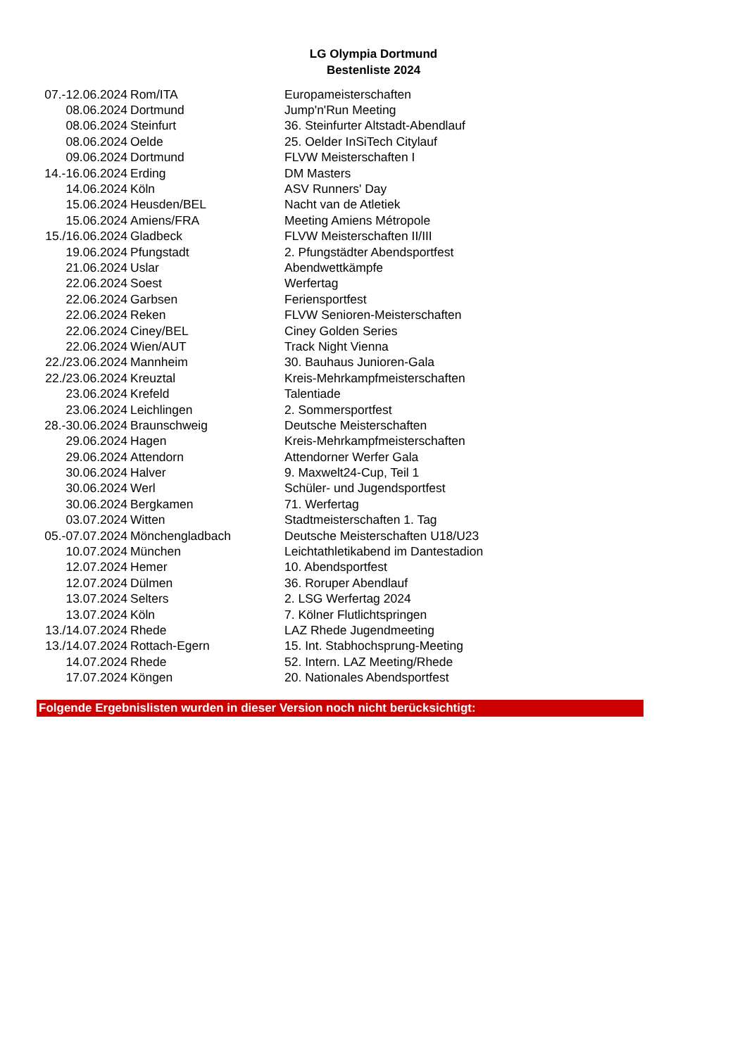LG Olympia Dortmund
Bestenliste 2024
| 07.-12.06.2024 | Rom/ITA | Europameisterschaften |
| 08.06.2024 | Dortmund | Jump'n'Run Meeting |
| 08.06.2024 | Steinfurt | 36. Steinfurter Altstadt-Abendlauf |
| 08.06.2024 | Oelde | 25. Oelder InSiTech Citylauf |
| 09.06.2024 | Dortmund | FLVW Meisterschaften I |
| 14.-16.06.2024 | Erding | DM Masters |
| 14.06.2024 | Köln | ASV Runners' Day |
| 15.06.2024 | Heusden/BEL | Nacht van de Atletiek |
| 15.06.2024 | Amiens/FRA | Meeting Amiens Métropole |
| 15./16.06.2024 | Gladbeck | FLVW Meisterschaften II/III |
| 19.06.2024 | Pfungstadt | 2. Pfungstädter Abendsportfest |
| 21.06.2024 | Uslar | Abendwettkämpfe |
| 22.06.2024 | Soest | Werfertag |
| 22.06.2024 | Garbsen | Feriensportfest |
| 22.06.2024 | Reken | FLVW Senioren-Meisterschaften |
| 22.06.2024 | Ciney/BEL | Ciney Golden Series |
| 22.06.2024 | Wien/AUT | Track Night Vienna |
| 22./23.06.2024 | Mannheim | 30. Bauhaus Junioren-Gala |
| 22./23.06.2024 | Kreuztal | Kreis-Mehrkampfmeisterschaften |
| 23.06.2024 | Krefeld | Talentiade |
| 23.06.2024 | Leichlingen | 2. Sommersportfest |
| 28.-30.06.2024 | Braunschweig | Deutsche Meisterschaften |
| 29.06.2024 | Hagen | Kreis-Mehrkampfmeisterschaften |
| 29.06.2024 | Attendorn | Attendorner Werfer Gala |
| 30.06.2024 | Halver | 9. Maxwelt24-Cup, Teil 1 |
| 30.06.2024 | Werl | Schüler- und Jugendsportfest |
| 30.06.2024 | Bergkamen | 71. Werfertag |
| 03.07.2024 | Witten | Stadtmeisterschaften 1. Tag |
| 05.-07.07.2024 | Mönchengladbach | Deutsche Meisterschaften U18/U23 |
| 10.07.2024 | München | Leichtathletikabend im Dantestadion |
| 12.07.2024 | Hemer | 10. Abendsportfest |
| 12.07.2024 | Dülmen | 36. Roruper Abendlauf |
| 13.07.2024 | Selters | 2. LSG Werfertag 2024 |
| 13.07.2024 | Köln | 7. Kölner Flutlichtspringen |
| 13./14.07.2024 | Rhede | LAZ Rhede Jugendmeeting |
| 13./14.07.2024 | Rottach-Egern | 15. Int. Stabhochsprung-Meeting |
| 14.07.2024 | Rhede | 52. Intern. LAZ Meeting/Rhede |
| 17.07.2024 | Köngen | 20. Nationales Abendsportfest |
Folgende Ergebnislisten wurden in dieser Version noch nicht berücksichtigt: